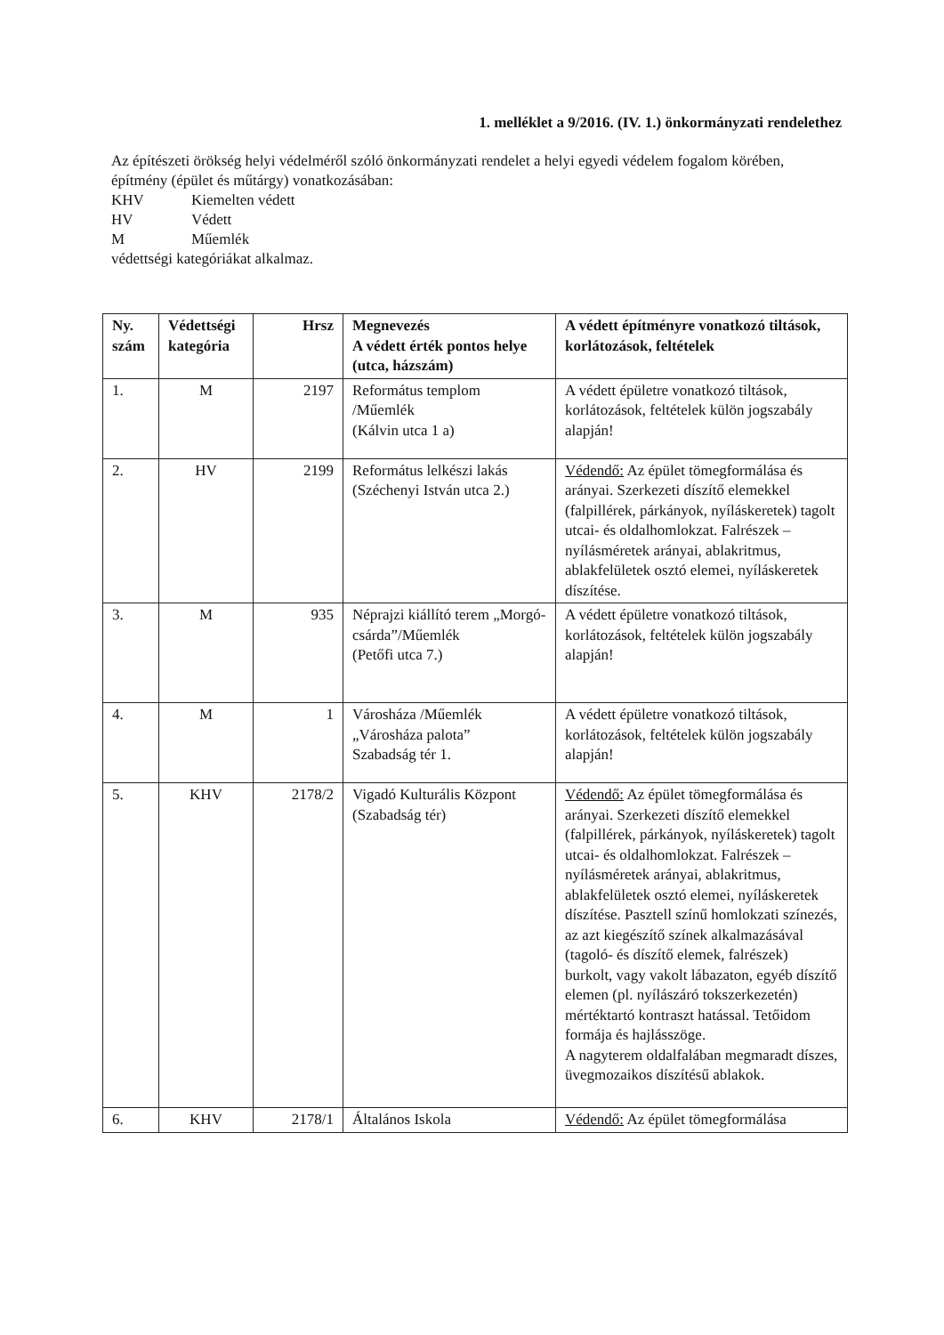1. melléklet a 9/2016. (IV. 1.) önkormányzati rendelethez
Az építészeti örökség helyi védelméről szóló önkormányzati rendelet a helyi egyedi védelem fogalom körében, építmény (épület és műtárgy) vonatkozásában:
KHV Kiemelten védett
HV Védett
M Műemlék
védettségi kategóriákat alkalmaz.
| Ny. szám | Védettségi kategória | Hrsz | Megnevezés A védett érték pontos helye (utca, házszám) | A védett építményre vonatkozó tiltások, korlátozások, feltételek |
| --- | --- | --- | --- | --- |
| 1. | M | 2197 | Református templom /Műemlék (Kálvin utca 1 a) | A védett épületre vonatkozó tiltások, korlátozások, feltételek külön jogszabály alapján! |
| 2. | HV | 2199 | Református lelkészi lakás (Széchenyi István utca 2.) | Védendő: Az épület tömegformálása és arányai. Szerkezeti díszítő elemekkel (falpillérek, párkányok, nyíláskeretek) tagolt utcai- és oldalhomlokzat. Falrészek – nyílásméretek arányai, ablakritmus, ablakfelületek osztó elemei, nyíláskeretek díszítése. |
| 3. | M | 935 | Néprajzi kiállító terem „Morgó-csárda”/Műemlék (Petőfi utca 7.) | A védett épületre vonatkozó tiltások, korlátozások, feltételek külön jogszabály alapján! |
| 4. | M | 1 | Városháza /Műemlék „Városháza palota” Szabadság tér 1. | A védett épületre vonatkozó tiltások, korlátozások, feltételek külön jogszabály alapján! |
| 5. | KHV | 2178/2 | Vigadó Kulturális Központ (Szabadság tér) | Védendő: Az épület tömegformálása és arányai. Szerkezeti díszítő elemekkel (falpillérek, párkányok, nyíláskeretek) tagolt utcai- és oldalhomlokzat. Falrészek – nyílásméretek arányai, ablakritmus, ablakfelületek osztó elemei, nyíláskeretek díszítése. Pasztell színű homlokzati színezés, az azt kiegészítő színek alkalmazásával (tagoló- és díszítő elemek, falrészek) burkolt, vagy vakolt lábazaton, egyéb díszítő elemen (pl. nyílászáró tokszerkezetén) mértéktartó kontraszt hatással. Tetőidom formája és hajlásszöge. A nagyterem oldalfalában megmaradt díszes, üvegmozaikos díszítésű ablakok. |
| 6. | KHV | 2178/1 | Általános Iskola | Védendő: Az épület tömegformálása |